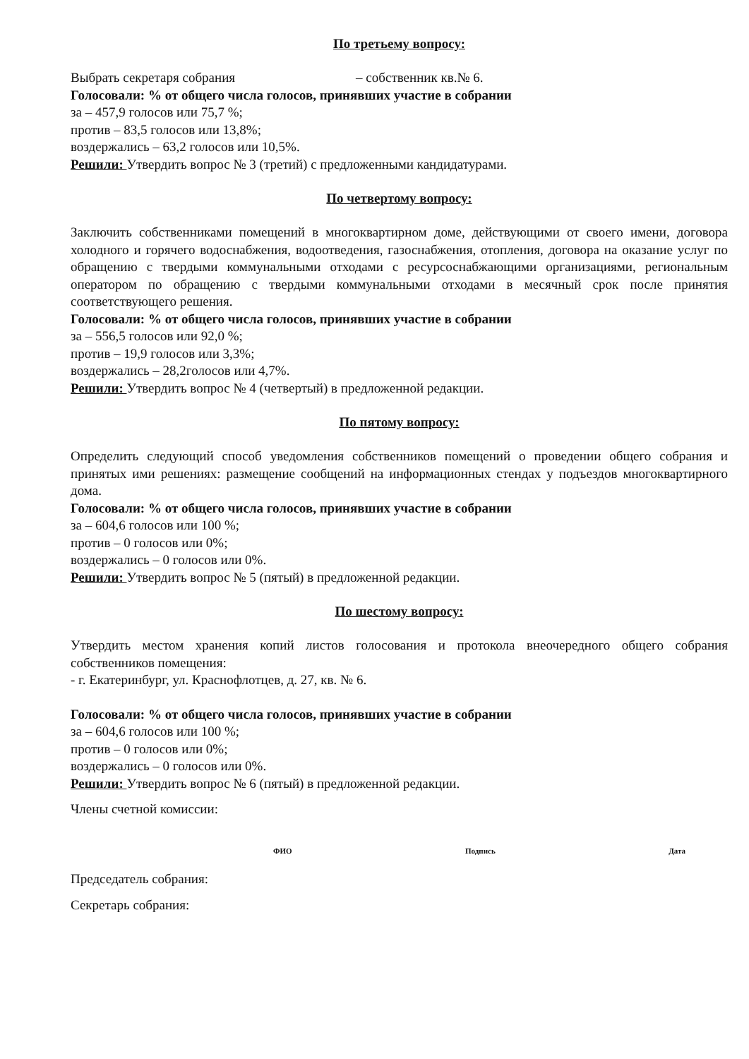По третьему вопросу:
Выбрать секретаря собрания – собственник кв.№ 6.
Голосовали: % от общего числа голосов, принявших участие в собрании
за – 457,9 голосов или 75,7 %;
против – 83,5 голосов или 13,8%;
воздержались – 63,2 голосов или 10,5%.
Решили: Утвердить вопрос № 3 (третий) с предложенными кандидатурами.
По четвертому вопросу:
Заключить собственниками помещений в многоквартирном доме, действующими от своего имени, договора холодного и горячего водоснабжения, водоотведения, газоснабжения, отопления, договора на оказание услуг по обращению с твердыми коммунальными отходами с ресурсоснабжающими организациями, региональным оператором по обращению с твердыми коммунальными отходами в месячный срок после принятия соответствующего решения.
Голосовали: % от общего числа голосов, принявших участие в собрании
за – 556,5 голосов или 92,0 %;
против – 19,9 голосов или 3,3%;
воздержались – 28,2голосов или 4,7%.
Решили: Утвердить вопрос № 4 (четвертый) в предложенной редакции.
По пятому вопросу:
Определить следующий способ уведомления собственников помещений о проведении общего собрания и принятых ими решениях: размещение сообщений на информационных стендах у подъездов многоквартирного дома.
Голосовали: % от общего числа голосов, принявших участие в собрании
за – 604,6 голосов или 100 %;
против – 0 голосов или 0%;
воздержались – 0 голосов или 0%.
Решили: Утвердить вопрос № 5 (пятый) в предложенной редакции.
По шестому вопросу:
Утвердить местом хранения копий листов голосования и протокола внеочередного общего собрания собственников помещения:
- г. Екатеринбург, ул. Краснофлотцев, д. 27, кв. № 6.
Голосовали: % от общего числа голосов, принявших участие в собрании
за – 604,6 голосов или 100 %;
против – 0 голосов или 0%;
воздержались – 0 голосов или 0%.
Решили: Утвердить вопрос № 6 (пятый) в предложенной редакции.
Члены счетной комиссии:
ФИО Подпись Дата
Председатель собрания:
Секретарь собрания: